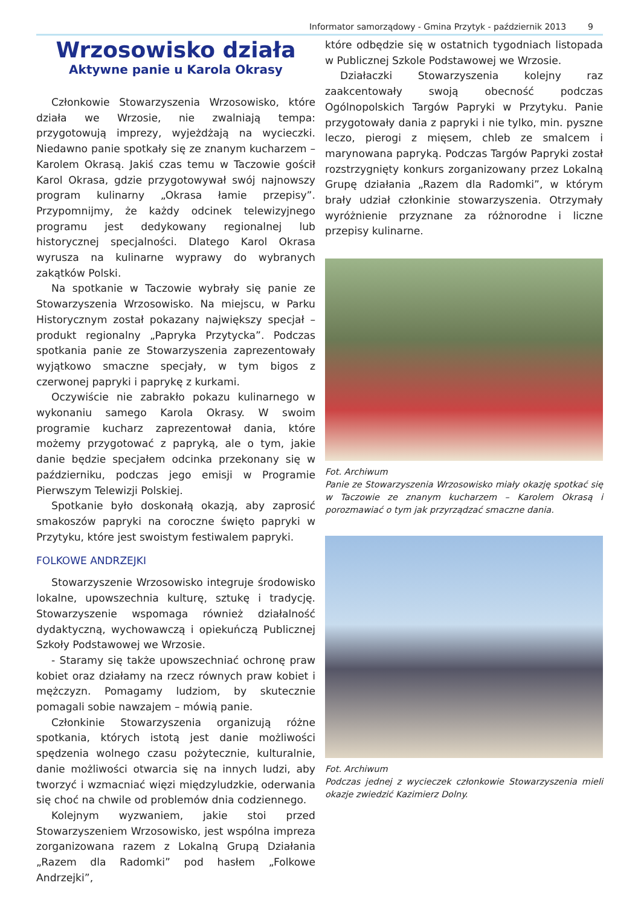Informator samorządowy - Gmina Przytyk - październik 2013 9
Wrzosowisko działa
Aktywne panie u Karola Okrasy
Członkowie Stowarzyszenia Wrzosowisko, które działa we Wrzosie, nie zwalniają tempa: przygotowują imprezy, wyjeżdżają na wycieczki. Niedawno panie spotkały się ze znanym kucharzem – Karolem Okrasą. Jakiś czas temu w Taczowie gościł Karol Okrasa, gdzie przygotowywał swój najnowszy program kulinarny „Okrasa łamie przepisy”. Przypomnijmy, że każdy odcinek telewizyjnego programu jest dedykowany regionalnej lub historycznej specjalności. Dlatego Karol Okrasa wyrusza na kulinarne wyprawy do wybranych zakątków Polski.
Na spotkanie w Taczowie wybrały się panie ze Stowarzyszenia Wrzosowisko. Na miejscu, w Parku Historycznym został pokazany największy specjał – produkt regionalny „Papryka Przytycka”. Podczas spotkania panie ze Stowarzyszenia zaprezentowały wyjątkowo smaczne specjały, w tym bigos z czerwonej papryki i paprykę z kurkami.
Oczywiście nie zabrakło pokazu kulinarnego w wykonaniu samego Karola Okrasy. W swoim programie kucharz zaprezentował dania, które możemy przygotować z papryką, ale o tym, jakie danie będzie specjałem odcinka przekonany się w październiku, podczas jego emisji w Programie Pierwszym Telewizji Polskiej.
Spotkanie było doskonałą okazją, aby zaprosić smakoszów papryki na coroczne święto papryki w Przytyku, które jest swoistym festiwalem papryki.
FOLKOWE ANDRZEJKI
Stowarzyszenie Wrzosowisko integruje środowisko lokalne, upowszechnia kulturę, sztukę i tradycję. Stowarzyszenie wspomaga również działalność dydaktyczną, wychowawczą i opiekuńczą Publicznej Szkoły Podstawowej we Wrzosie.
- Staramy się także upowszechniać ochronę praw kobiet oraz działamy na rzecz równych praw kobiet i mężczyzn. Pomagamy ludziom, by skutecznie pomagali sobie nawzajem – mówią panie.
Członkinie Stowarzyszenia organizują różne spotkania, których istotą jest danie możliwości spędzenia wolnego czasu pożytecznie, kulturalnie, danie możliwości otwarcia się na innych ludzi, aby tworzyć i wzmacniać więzi międzyludzkie, oderwania się choć na chwile od problemów dnia codziennego.
Kolejnym wyzwaniem, jakie stoi przed Stowarzyszeniem Wrzosowisko, jest wspólna impreza zorganizowana razem z Lokalną Grupą Działania „Razem dla Radomki” pod hasłem „Folkowe Andrzejki”,
które odbędzie się w ostatnich tygodniach listopada w Publicznej Szkole Podstawowej we Wrzosie.
Działaczki Stowarzyszenia kolejny raz zaakcentowały swoją obecność podczas Ogólnopolskich Targów Papryki w Przytyku. Panie przygotowały dania z papryki i nie tylko, min. pyszne leczo, pierogi z mięsem, chleb ze smalcem i marynowana papryką. Podczas Targów Papryki został rozstrzygnięty konkurs zorganizowany przez Lokalną Grupę działania „Razem dla Radomki”, w którym brały udział członkinie stowarzyszenia. Otrzymały wyróżnienie przyznane za różnorodne i liczne przepisy kulinarne.
Fot. Archiwum
Panie ze Stowarzyszenia Wrzosowisko miały okazję spotkać się w Taczowie ze znanym kucharzem – Karolem Okrasą i porozmawiać o tym jak przyrządzać smaczne dania.
Fot. Archiwum
Podczas jednej z wycieczek członkowie Stowarzyszenia mieli okazje zwiedzić Kazimierz Dolny.